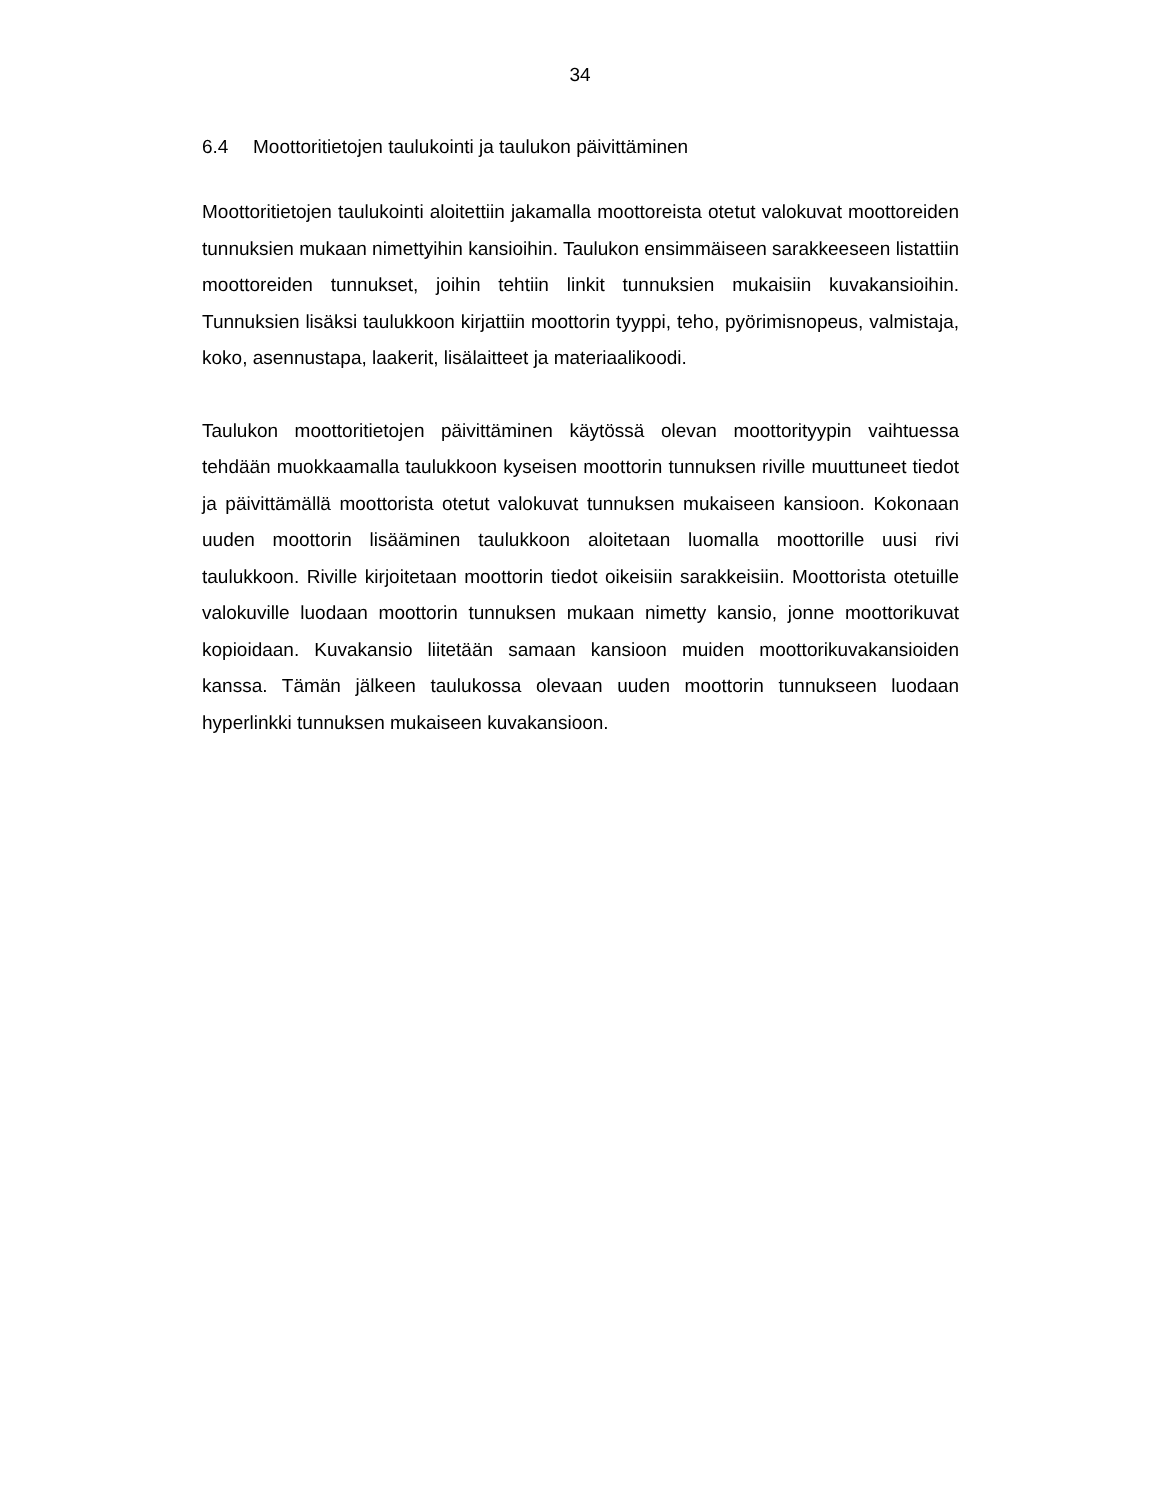34
6.4 Moottoritietojen taulukointi ja taulukon päivittäminen
Moottoritietojen taulukointi aloitettiin jakamalla moottoreista otetut valokuvat moottoreiden tunnuksien mukaan nimettyihin kansioihin. Taulukon ensimmäi­seen sarakkeeseen listattiin moottoreiden tunnukset, joihin tehtiin linkit tunnuk­sien mukaisiin kuvakansioihin. Tunnuksien lisäksi taulukkoon kirjattiin moottorin tyyppi, teho, pyörimisnopeus, valmistaja, koko, asennustapa, laakerit, lisälaitteet ja materiaalikoodi.
Taulukon moottoritietojen päivittäminen käytössä olevan moottorityypin vaihtu­essa tehdään muokkaamalla taulukkoon kyseisen moottorin tunnuksen riville muuttuneet tiedot ja päivittämällä moottorista otetut valokuvat tunnuksen mukai­seen kansioon. Kokonaan uuden moottorin lisääminen taulukkoon aloitetaan luo­malla moottorille uusi rivi taulukkoon. Riville kirjoitetaan moottorin tiedot oikeisiin sarakkeisiin. Moottorista otetuille valokuville luodaan moottorin tunnuksen mu­kaan nimetty kansio, jonne moottorikuvat kopioidaan. Kuvakansio liitetään sa­maan kansioon muiden moottorikuvakansioiden kanssa. Tämän jälkeen taulu­kossa olevaan uuden moottorin tunnukseen luodaan hyperlinkki tunnuksen mu­kaiseen kuvakansioon.